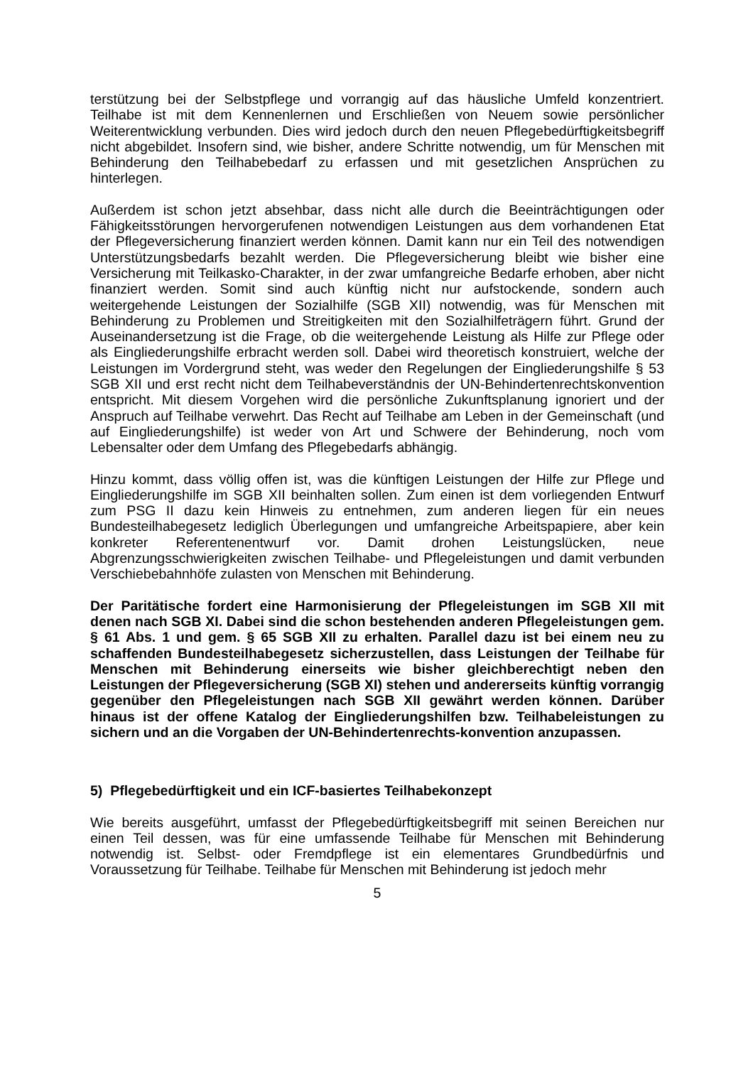terstützung bei der Selbstpflege und vorrangig auf das häusliche Umfeld konzentriert. Teilhabe ist mit dem Kennenlernen und Erschließen von Neuem sowie persönlicher Weiterentwicklung verbunden. Dies wird jedoch durch den neuen Pflegebedürftigkeitsbegriff nicht abgebildet. Insofern sind, wie bisher, andere Schritte notwendig, um für Menschen mit Behinderung den Teilhabebedarf zu erfassen und mit gesetzlichen Ansprüchen zu hinterlegen.
Außerdem ist schon jetzt absehbar, dass nicht alle durch die Beeinträchtigungen oder Fähigkeitsstörungen hervorgerufenen notwendigen Leistungen aus dem vorhandenen Etat der Pflegeversicherung finanziert werden können. Damit kann nur ein Teil des notwendigen Unterstützungsbedarfs bezahlt werden. Die Pflegeversicherung bleibt wie bisher eine Versicherung mit Teilkasko-Charakter, in der zwar umfangreiche Bedarfe erhoben, aber nicht finanziert werden. Somit sind auch künftig nicht nur aufstockende, sondern auch weitergehende Leistungen der Sozialhilfe (SGB XII) notwendig, was für Menschen mit Behinderung zu Problemen und Streitigkeiten mit den Sozialhilfeträgern führt. Grund der Auseinandersetzung ist die Frage, ob die weitergehende Leistung als Hilfe zur Pflege oder als Eingliederungshilfe erbracht werden soll. Dabei wird theoretisch konstruiert, welche der Leistungen im Vordergrund steht, was weder den Regelungen der Eingliederungshilfe § 53 SGB XII und erst recht nicht dem Teilhabeverständnis der UN-Behindertenrechtskonvention entspricht. Mit diesem Vorgehen wird die persönliche Zukunftsplanung ignoriert und der Anspruch auf Teilhabe verwehrt. Das Recht auf Teilhabe am Leben in der Gemeinschaft (und auf Eingliederungshilfe) ist weder von Art und Schwere der Behinderung, noch vom Lebensalter oder dem Umfang des Pflegebedarfs abhängig.
Hinzu kommt, dass völlig offen ist, was die künftigen Leistungen der Hilfe zur Pflege und Eingliederungshilfe im SGB XII beinhalten sollen. Zum einen ist dem vorliegenden Entwurf zum PSG II dazu kein Hinweis zu entnehmen, zum anderen liegen für ein neues Bundesteilhabegesetz lediglich Überlegungen und umfangreiche Arbeitspapiere, aber kein konkreter Referentenentwurf vor. Damit drohen Leistungslücken, neue Abgrenzungsschwierigkeiten zwischen Teilhabe- und Pflegeleistungen und damit verbunden Verschiebebahnhöfe zulasten von Menschen mit Behinderung.
Der Paritätische fordert eine Harmonisierung der Pflegeleistungen im SGB XII mit denen nach SGB XI. Dabei sind die schon bestehenden anderen Pflegeleistungen gem. § 61 Abs. 1 und gem. § 65 SGB XII zu erhalten. Parallel dazu ist bei einem neu zu schaffenden Bundesteilhabegesetz sicherzustellen, dass Leistungen der Teilhabe für Menschen mit Behinderung einerseits wie bisher gleichberechtigt neben den Leistungen der Pflegeversicherung (SGB XI) stehen und andererseits künftig vorrangig gegenüber den Pflegeleistungen nach SGB XII gewährt werden können. Darüber hinaus ist der offene Katalog der Eingliederungshilfen bzw. Teilhabeleistungen zu sichern und an die Vorgaben der UN-Behindertenrechts-konvention anzupassen.
5) Pflegebedürftigkeit und ein ICF-basiertes Teilhabekonzept
Wie bereits ausgeführt, umfasst der Pflegebedürftigkeitsbegriff mit seinen Bereichen nur einen Teil dessen, was für eine umfassende Teilhabe für Menschen mit Behinderung notwendig ist. Selbst- oder Fremdpflege ist ein elementares Grundbedürfnis und Voraussetzung für Teilhabe. Teilhabe für Menschen mit Behinderung ist jedoch mehr
5